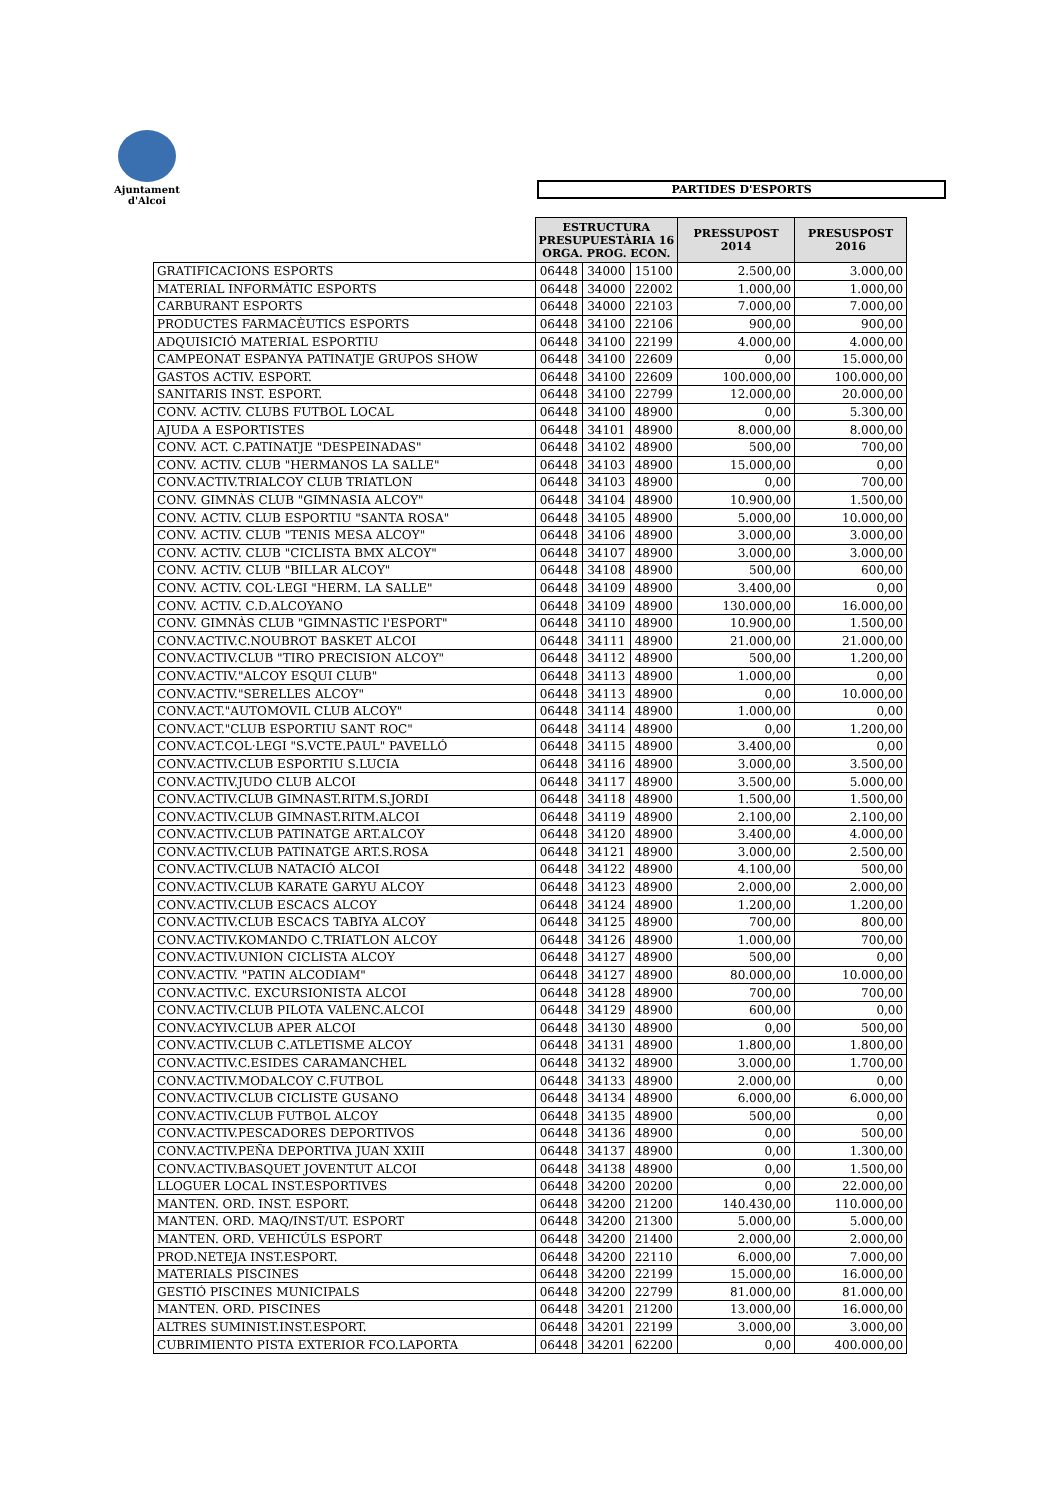Ajuntament
d'Alcoi
PARTIDES D'ESPORTS
| | ESTRUCTURA PRESUPUESTÀRIA 16 ORGA. PROG. ECON. | | | PRESSUPOST 2014 | PRESUSPOST 2016 |
| GRATIFICACIONS ESPORTS | 06448 | 34000 | 15100 | 2.500,00 | 3.000,00 |
| MATERIAL INFORMÀTIC ESPORTS | 06448 | 34000 | 22002 | 1.000,00 | 1.000,00 |
| CARBURANT ESPORTS | 06448 | 34000 | 22103 | 7.000,00 | 7.000,00 |
| PRODUCTES FARMACÈUTICS ESPORTS | 06448 | 34100 | 22106 | 900,00 | 900,00 |
| ADQUISICIÓ MATERIAL ESPORTIU | 06448 | 34100 | 22199 | 4.000,00 | 4.000,00 |
| CAMPEONAT ESPANYA PATINATJE GRUPOS SHOW | 06448 | 34100 | 22609 | 0,00 | 15.000,00 |
| GASTOS ACTIV. ESPORT. | 06448 | 34100 | 22609 | 100.000,00 | 100.000,00 |
| SANITARIS INST. ESPORT. | 06448 | 34100 | 22799 | 12.000,00 | 20.000,00 |
| CONV. ACTIV. CLUBS FUTBOL LOCAL | 06448 | 34100 | 48900 | 0,00 | 5.300,00 |
| AJUDA A ESPORTISTES | 06448 | 34101 | 48900 | 8.000,00 | 8.000,00 |
| CONV. ACT. C.PATINATJE "DESPEINADAS" | 06448 | 34102 | 48900 | 500,00 | 700,00 |
| CONV. ACTIV. CLUB "HERMANOS LA SALLE" | 06448 | 34103 | 48900 | 15.000,00 | 0,00 |
| CONV.ACTIV.TRIALCOY CLUB TRIATLON | 06448 | 34103 | 48900 | 0,00 | 700,00 |
| CONV. GIMNÀS CLUB "GIMNASIA ALCOY" | 06448 | 34104 | 48900 | 10.900,00 | 1.500,00 |
| CONV. ACTIV. CLUB ESPORTIU "SANTA ROSA" | 06448 | 34105 | 48900 | 5.000,00 | 10.000,00 |
| CONV. ACTIV. CLUB "TENIS MESA ALCOY" | 06448 | 34106 | 48900 | 3.000,00 | 3.000,00 |
| CONV. ACTIV. CLUB "CICLISTA BMX ALCOY" | 06448 | 34107 | 48900 | 3.000,00 | 3.000,00 |
| CONV. ACTIV. CLUB "BILLAR ALCOY" | 06448 | 34108 | 48900 | 500,00 | 600,00 |
| CONV. ACTIV. COL·LEGI "HERM. LA SALLE" | 06448 | 34109 | 48900 | 3.400,00 | 0,00 |
| CONV. ACTIV. C.D.ALCOYANO | 06448 | 34109 | 48900 | 130.000,00 | 16.000,00 |
| CONV. GIMNÀS CLUB "GIMNASTIC l'ESPORT" | 06448 | 34110 | 48900 | 10.900,00 | 1.500,00 |
| CONV.ACTIV.C.NOUBROT BASKET ALCOI | 06448 | 34111 | 48900 | 21.000,00 | 21.000,00 |
| CONV.ACTIV.CLUB "TIRO PRECISION ALCOY" | 06448 | 34112 | 48900 | 500,00 | 1.200,00 |
| CONV.ACTIV."ALCOY ESQUI CLUB" | 06448 | 34113 | 48900 | 1.000,00 | 0,00 |
| CONV.ACTIV."SERELLES ALCOY" | 06448 | 34113 | 48900 | 0,00 | 10.000,00 |
| CONV.ACT."AUTOMOVIL CLUB ALCOY" | 06448 | 34114 | 48900 | 1.000,00 | 0,00 |
| CONV.ACT."CLUB ESPORTIU SANT ROC" | 06448 | 34114 | 48900 | 0,00 | 1.200,00 |
| CONV.ACT.COL·LEGI "S.VCTE.PAUL" PAVELLÓ | 06448 | 34115 | 48900 | 3.400,00 | 0,00 |
| CONV.ACTIV.CLUB ESPORTIU S.LUCIA | 06448 | 34116 | 48900 | 3.000,00 | 3.500,00 |
| CONV.ACTIV.JUDO CLUB ALCOI | 06448 | 34117 | 48900 | 3.500,00 | 5.000,00 |
| CONV.ACTIV.CLUB GIMNAST.RITM.S.JORDI | 06448 | 34118 | 48900 | 1.500,00 | 1.500,00 |
| CONV.ACTIV.CLUB GIMNAST.RITM.ALCOI | 06448 | 34119 | 48900 | 2.100,00 | 2.100,00 |
| CONV.ACTIV.CLUB PATINATGE ART.ALCOY | 06448 | 34120 | 48900 | 3.400,00 | 4.000,00 |
| CONV.ACTIV.CLUB PATINATGE ART.S.ROSA | 06448 | 34121 | 48900 | 3.000,00 | 2.500,00 |
| CONV.ACTIV.CLUB NATACIÓ ALCOI | 06448 | 34122 | 48900 | 4.100,00 | 500,00 |
| CONV.ACTIV.CLUB KARATE GARYU ALCOY | 06448 | 34123 | 48900 | 2.000,00 | 2.000,00 |
| CONV.ACTIV.CLUB ESCACS ALCOY | 06448 | 34124 | 48900 | 1.200,00 | 1.200,00 |
| CONV.ACTIV.CLUB ESCACS TABIYA ALCOY | 06448 | 34125 | 48900 | 700,00 | 800,00 |
| CONV.ACTIV.KOMANDO C.TRIATLON ALCOY | 06448 | 34126 | 48900 | 1.000,00 | 700,00 |
| CONV.ACTIV.UNION CICLISTA ALCOY | 06448 | 34127 | 48900 | 500,00 | 0,00 |
| CONV.ACTIV. "PATIN ALCODIAM" | 06448 | 34127 | 48900 | 80.000,00 | 10.000,00 |
| CONV.ACTIV.C. EXCURSIONISTA ALCOI | 06448 | 34128 | 48900 | 700,00 | 700,00 |
| CONV.ACTIV.CLUB PILOTA VALENC.ALCOI | 06448 | 34129 | 48900 | 600,00 | 0,00 |
| CONV.ACYIV.CLUB APER ALCOI | 06448 | 34130 | 48900 | 0,00 | 500,00 |
| CONV.ACTIV.CLUB C.ATLETISME ALCOY | 06448 | 34131 | 48900 | 1.800,00 | 1.800,00 |
| CONV.ACTIV.C.ESIDES CARAMANCHEL | 06448 | 34132 | 48900 | 3.000,00 | 1.700,00 |
| CONV.ACTIV.MODALCOY C.FUTBOL | 06448 | 34133 | 48900 | 2.000,00 | 0,00 |
| CONV.ACTIV.CLUB CICLISTE GUSANO | 06448 | 34134 | 48900 | 6.000,00 | 6.000,00 |
| CONV.ACTIV.CLUB FUTBOL ALCOY | 06448 | 34135 | 48900 | 500,00 | 0,00 |
| CONV.ACTIV.PESCADORES DEPORTIVOS | 06448 | 34136 | 48900 | 0,00 | 500,00 |
| CONV.ACTIV.PEÑA DEPORTIVA JUAN XXIII | 06448 | 34137 | 48900 | 0,00 | 1.300,00 |
| CONV.ACTIV.BASQUET JOVENTUT ALCOI | 06448 | 34138 | 48900 | 0,00 | 1.500,00 |
| LLOGUER LOCAL INST.ESPORTIVES | 06448 | 34200 | 20200 | 0,00 | 22.000,00 |
| MANTEN. ORD. INST. ESPORT. | 06448 | 34200 | 21200 | 140.430,00 | 110.000,00 |
| MANTEN. ORD. MAQ/INST/UT. ESPORT | 06448 | 34200 | 21300 | 5.000,00 | 5.000,00 |
| MANTEN. ORD. VEHICÚLS ESPORT | 06448 | 34200 | 21400 | 2.000,00 | 2.000,00 |
| PROD.NETEJA INST.ESPORT. | 06448 | 34200 | 22110 | 6.000,00 | 7.000,00 |
| MATERIALS PISCINES | 06448 | 34200 | 22199 | 15.000,00 | 16.000,00 |
| GESTIÓ PISCINES MUNICIPALS | 06448 | 34200 | 22799 | 81.000,00 | 81.000,00 |
| MANTEN. ORD. PISCINES | 06448 | 34201 | 21200 | 13.000,00 | 16.000,00 |
| ALTRES SUMINIST.INST.ESPORT. | 06448 | 34201 | 22199 | 3.000,00 | 3.000,00 |
| CUBRIMIENTO PISTA EXTERIOR FCO.LAPORTA | 06448 | 34201 | 62200 | 0,00 | 400.000,00 |